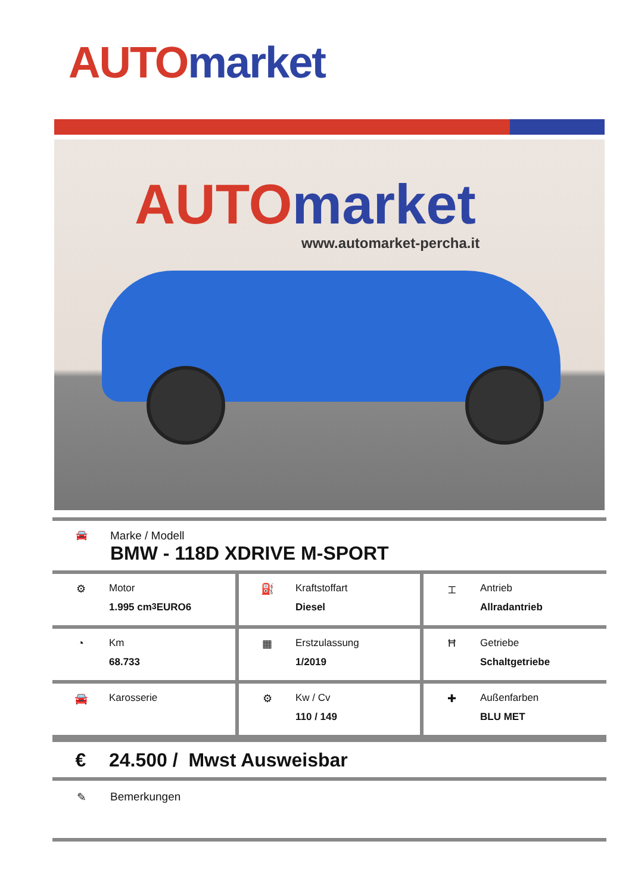AUTO market
AUTO market
www.automarket-percha.it
🚘
Marke / Modell
BMW - 118D XDRIVE M-SPORT
| ⚙ Motor 1.995 cm<sup>3</sup> EURO6 | ⛽ Kraftstoffart Diesel | ⌶ Antrieb Allradantrieb |
| ◔ Km 68.733 | ▦ Erstzulassung 1/2019 | Ħ Getriebe Schaltgetriebe |
| 🚘 Karosserie | ⚙ Kw / Cv 110 / 149 | ✚ Außenfarben BLU MET |
€ 24.500 / Mwst Ausweisbar
✎ Bemerkungen